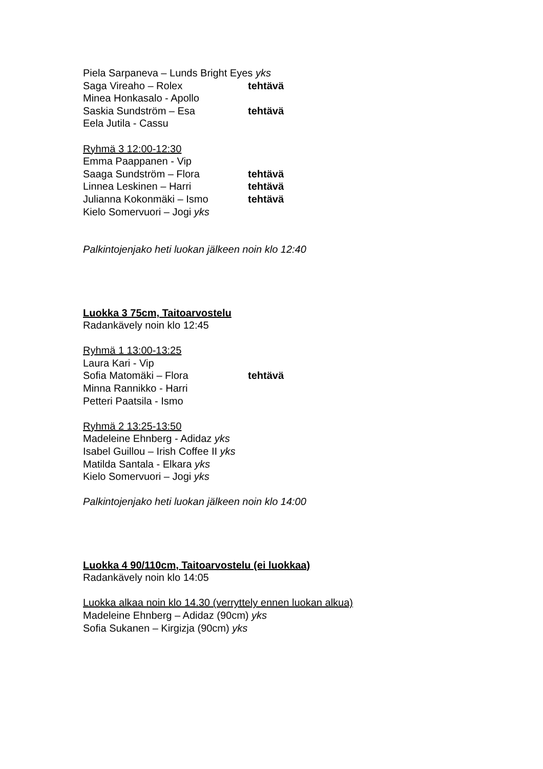Piela Sarpaneva – Lunds Bright Eyes yks
Saga Vireaho – Rolex tehtävä
Minea Honkasalo - Apollo
Saskia Sundström – Esa tehtävä
Eela Jutila - Cassu
Ryhmä 3 12:00-12:30
Emma Paappanen - Vip
Saaga Sundström – Flora tehtävä
Linnea Leskinen – Harri tehtävä
Julianna Kokonmäki – Ismo tehtävä
Kielo Somervuori – Jogi yks
Palkintojenjako heti luokan jälkeen noin klo 12:40
Luokka 3 75cm, Taitoarvostelu
Radankävely noin klo 12:45
Ryhmä 1 13:00-13:25
Laura Kari - Vip
Sofia Matomäki – Flora tehtävä
Minna Rannikko - Harri
Petteri Paatsila - Ismo
Ryhmä 2 13:25-13:50
Madeleine Ehnberg - Adidaz yks
Isabel Guillou – Irish Coffee II yks
Matilda Santala - Elkara yks
Kielo Somervuori – Jogi yks
Palkintojenjako heti luokan jälkeen noin klo 14:00
Luokka 4 90/110cm, Taitoarvostelu (ei luokkaa)
Radankävely noin klo 14:05
Luokka alkaa noin klo 14.30 (verryttely ennen luokan alkua)
Madeleine Ehnberg – Adidaz (90cm) yks
Sofia Sukanen – Kirgizja (90cm) yks